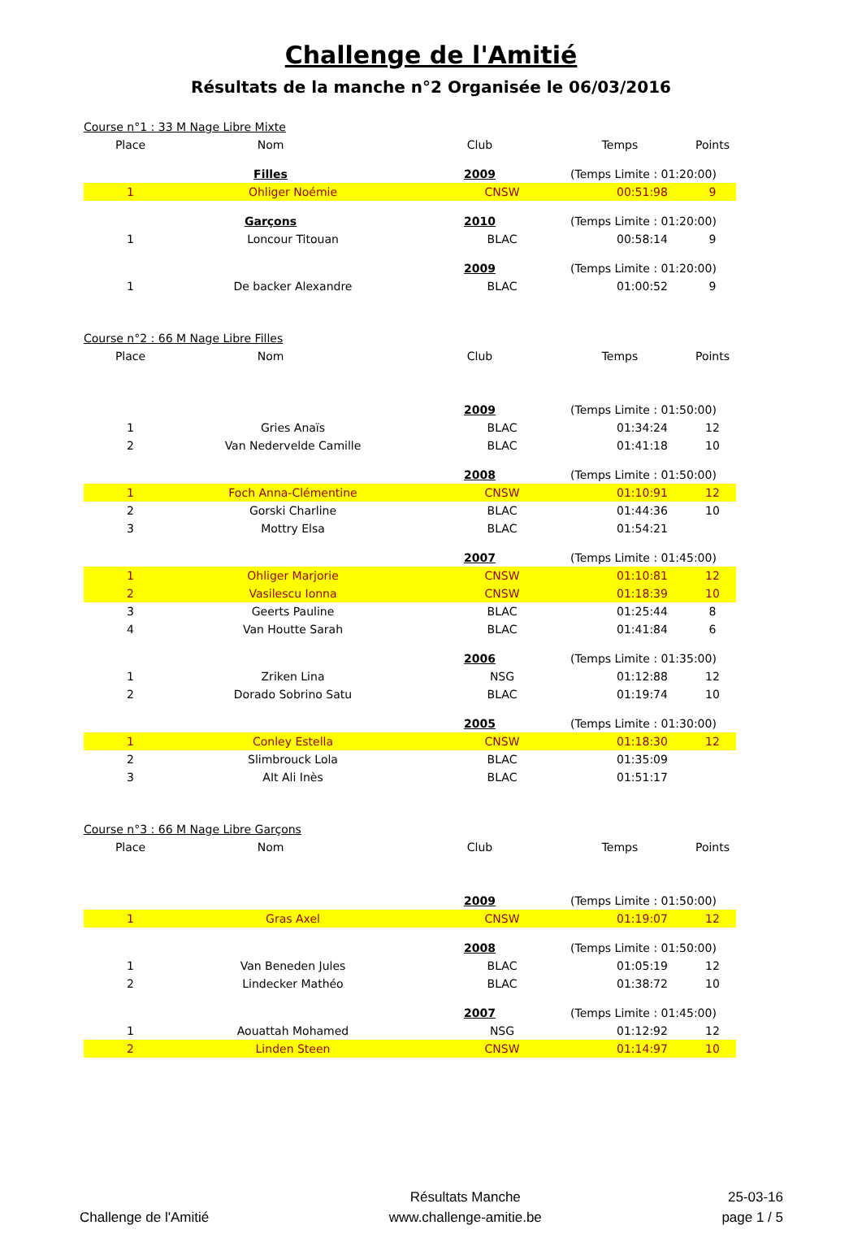Challenge de l'Amitié
Résultats de la manche n°2 Organisée le 06/03/2016
| Course n°1 : 33 M Nage Libre Mixte | | | | | | |
| Place | Nom | | Club | Temps | | Points |
| | Filles | | 2009 | (Temps Limite : 01:20:00) | | |
| 1 | Ohliger Noémie | | CNSW | | 00:51:98 | 9 |
| | Garçons | | 2010 | (Temps Limite : 01:20:00) | | |
| 1 | Loncour Titouan | | BLAC | | 00:58:14 | 9 |
| | | | 2009 | (Temps Limite : 01:20:00) | | |
| 1 | De backer Alexandre | | BLAC | | 01:00:52 | 9 |
| Course n°2 : 66 M Nage Libre Filles | | | | | | |
| Place | Nom | | Club | Temps | | Points |
| | | | 2009 | (Temps Limite : 01:50:00) | | |
| 1 | Gries Anaïs | | BLAC | | 01:34:24 | 12 |
| 2 | Van Nedervelde Camille | | BLAC | | 01:41:18 | 10 |
| | | | 2008 | (Temps Limite : 01:50:00) | | |
| 1 | Foch Anna-Clémentine | | CNSW | | 01:10:91 | 12 |
| 2 | Gorski Charline | | BLAC | | 01:44:36 | 10 |
| 3 | Mottry Elsa | | BLAC | | 01:54:21 | |
| | | | 2007 | (Temps Limite : 01:45:00) | | |
| 1 | Ohliger Marjorie | | CNSW | | 01:10:81 | 12 |
| 2 | Vasilescu Ionna | | CNSW | | 01:18:39 | 10 |
| 3 | Geerts Pauline | | BLAC | | 01:25:44 | 8 |
| 4 | Van Houtte Sarah | | BLAC | | 01:41:84 | 6 |
| | | | 2006 | (Temps Limite : 01:35:00) | | |
| 1 | Zriken Lina | | NSG | | 01:12:88 | 12 |
| 2 | Dorado Sobrino Satu | | BLAC | | 01:19:74 | 10 |
| | | | 2005 | (Temps Limite : 01:30:00) | | |
| 1 | Conley Estella | | CNSW | | 01:18:30 | 12 |
| 2 | Slimbrouck Lola | | BLAC | | 01:35:09 | |
| 3 | AIt Ali Inès | | BLAC | | 01:51:17 | |
| Course n°3 : 66 M Nage Libre Garçons | | | | | | |
| Place | Nom | | Club | Temps | | Points |
| | | | 2009 | (Temps Limite : 01:50:00) | | |
| 1 | Gras Axel | | CNSW | | 01:19:07 | 12 |
| | | | 2008 | (Temps Limite : 01:50:00) | | |
| 1 | Van Beneden Jules | | BLAC | | 01:05:19 | 12 |
| 2 | Lindecker Mathéo | | BLAC | | 01:38:72 | 10 |
| | | | 2007 | (Temps Limite : 01:45:00) | | |
| 1 | Aouattah Mohamed | | NSG | | 01:12:92 | 12 |
| 2 | Linden Steen | | CNSW | | 01:14:97 | 10 |
Challenge de l'Amitié Résultats Manche
www.challenge-amitie.be
25-03-16
page 1 / 5